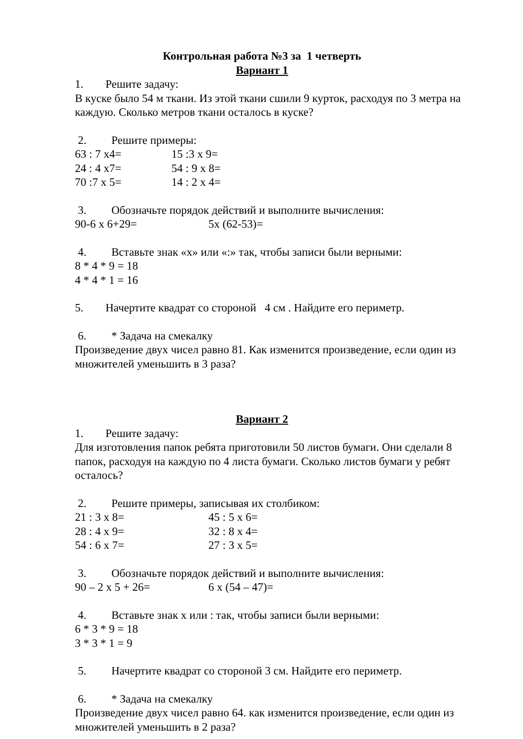Контрольная работа №3 за 1 четверть
Вариант 1
1. Решите задачу:
В куске было 54 м ткани. Из этой ткани сшили 9 курток, расходуя по 3 метра на каждую. Сколько метров ткани осталось в куске?
2. Решите примеры:
63 : 7 х4= 15 :3 х 9=
24 : 4 х7= 54 : 9 х 8=
70 :7 х 5= 14 : 2 х 4=
3. Обозначьте порядок действий и выполните вычисления:
90-6 х 6+29= 5х (62-53)=
4. Вставьте знак «х» или «:» так, чтобы записи были верными:
8 * 4 * 9 = 18
4 * 4 * 1 = 16
5. Начертите квадрат со стороной 4 см . Найдите его периметр.
6. * Задача на смекалку
Произведение двух чисел равно 81. Как изменится произведение, если один из множителей уменьшить в 3 раза?
Вариант 2
1. Решите задачу:
Для изготовления папок ребята приготовили 50 листов бумаги. Они сделали 8 папок, расходуя на каждую по 4 листа бумаги. Сколько листов бумаги у ребят осталось?
2. Решите примеры, записывая их столбиком:
21 : 3 х 8= 45 : 5 х 6=
28 : 4 х 9= 32 : 8 х 4=
54 : 6 х 7= 27 : 3 х 5=
3. Обозначьте порядок действий и выполните вычисления:
90 – 2 х 5 + 26= 6 х (54 – 47)=
4. Вставьте знак х или : так, чтобы записи были верными:
6 * 3 * 9 = 18
3 * 3 * 1 = 9
5. Начертите квадрат со стороной 3 см. Найдите его периметр.
6. * Задача на смекалку
Произведение двух чисел равно 64. как изменится произведение, если один из множителей уменьшить в 2 раза?